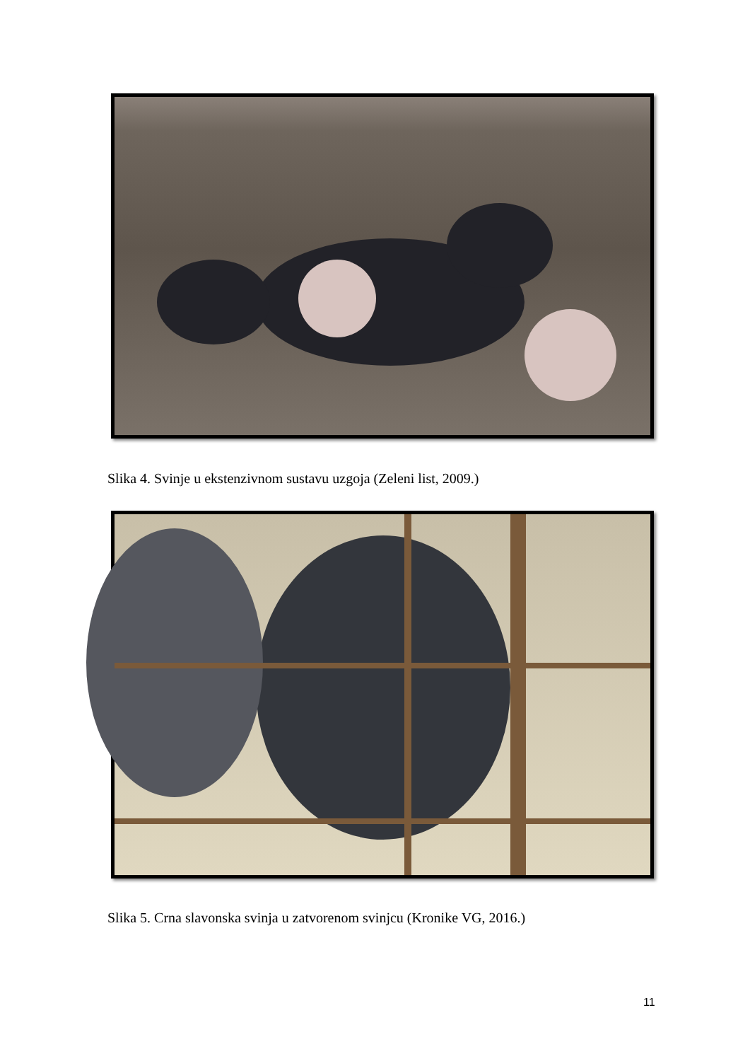Slika 4. Svinje u ekstenzivnom sustavu uzgoja (Zeleni list, 2009.)
Slika 5. Crna slavonska svinja u zatvorenom svinjcu (Kronike VG, 2016.)
11